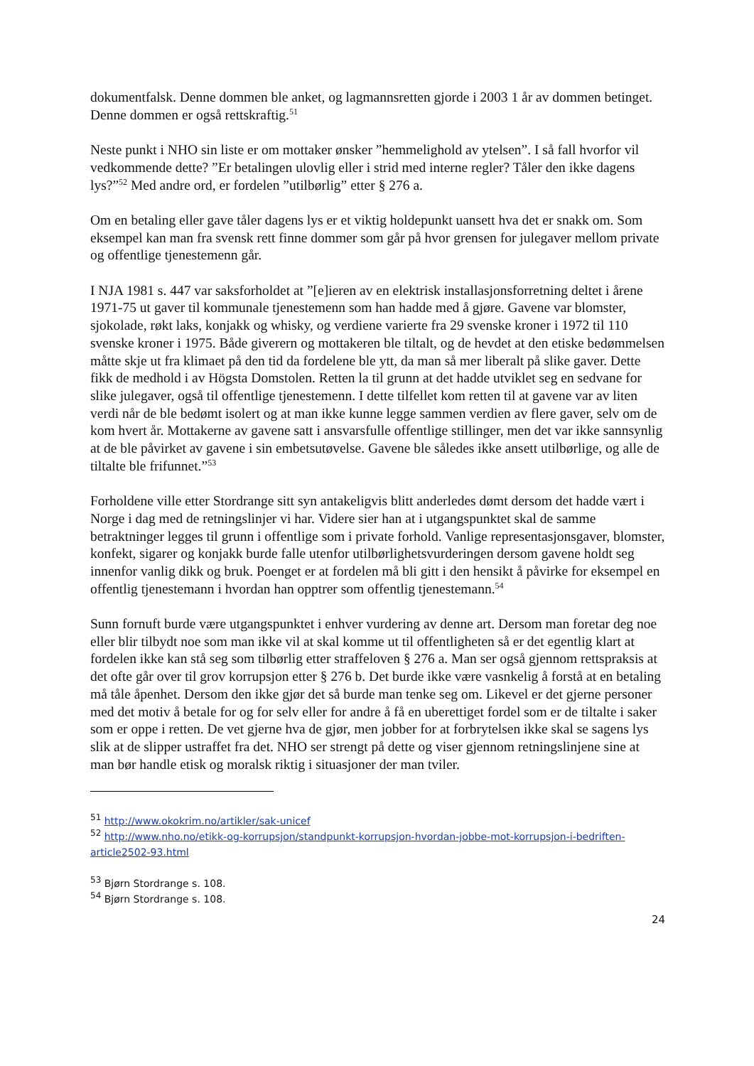dokumentfalsk. Denne dommen ble anket, og lagmannsretten gjorde i 2003 1 år av dommen betinget. Denne dommen er også rettskraftig.<sup>51</sup>
Neste punkt i NHO sin liste er om mottaker ønsker ”hemmelighold av ytelsen”. I så fall hvorfor vil vedkommende dette? ”Er betalingen ulovlig eller i strid med interne regler? Tåler den ikke dagens lys?”<sup>52</sup> Med andre ord, er fordelen ”utilbørlig” etter § 276 a.
Om en betaling eller gave tåler dagens lys er et viktig holdepunkt uansett hva det er snakk om. Som eksempel kan man fra svensk rett finne dommer som går på hvor grensen for julegaver mellom private og offentlige tjenestemenn går.
I NJA 1981 s. 447 var saksforholdet at ”[e]ieren av en elektrisk installasjonsforretning deltet i årene 1971-75 ut gaver til kommunale tjenestemenn som han hadde med å gjøre. Gavene var blomster, sjokolade, røkt laks, konjakk og whisky, og verdiene varierte fra 29 svenske kroner i 1972 til 110 svenske kroner i 1975. Både giverern og mottakeren ble tiltalt, og de hevdet at den etiske bedømmelsen måtte skje ut fra klimaet på den tid da fordelene ble ytt, da man så mer liberalt på slike gaver. Dette fikk de medhold i av Högsta Domstolen. Retten la til grunn at det hadde utviklet seg en sedvane for slike julegaver, også til offentlige tjenestemenn. I dette tilfellet kom retten til at gavene var av liten verdi når de ble bedømt isolert og at man ikke kunne legge sammen verdien av flere gaver, selv om de kom hvert år. Mottakerne av gavene satt i ansvarsfulle offentlige stillinger, men det var ikke sannsynlig at de ble påvirket av gavene i sin embetsutøvelse. Gavene ble således ikke ansett utilbørlige, og alle de tiltalte ble frifunnet.”<sup>53</sup>
Forholdene ville etter Stordrange sitt syn antakeligvis blitt anderledes dømt dersom det hadde vært i Norge i dag med de retningslinjer vi har. Videre sier han at i utgangspunktet skal de samme betraktninger legges til grunn i offentlige som i private forhold. Vanlige representasjonsgaver, blomster, konfekt, sigarer og konjakk burde falle utenfor utilbørlighetsvurderingen dersom gavene holdt seg innenfor vanlig dikk og bruk. Poenget er at fordelen må bli gitt i den hensikt å påvirke for eksempel en offentlig tjenestemann i hvordan han opptrer som offentlig tjenestemann.<sup>54</sup>
Sunn fornuft burde være utgangspunktet i enhver vurdering av denne art. Dersom man foretar deg noe eller blir tilbydt noe som man ikke vil at skal komme ut til offentligheten så er det egentlig klart at fordelen ikke kan stå seg som tilbørlig etter straffeloven § 276 a. Man ser også gjennom rettspraksis at det ofte går over til grov korrupsjon etter § 276 b. Det burde ikke være vasnkelig å forstå at en betaling må tåle åpenhet. Dersom den ikke gjør det så burde man tenke seg om. Likevel er det gjerne personer med det motiv å betale for og for selv eller for andre å få en uberettiget fordel som er de tiltalte i saker som er oppe i retten. De vet gjerne hva de gjør, men jobber for at forbrytelsen ikke skal se sagens lys slik at de slipper ustraffet fra det. NHO ser strengt på dette og viser gjennom retningslinjene sine at man bør handle etisk og moralsk riktig i situasjoner der man tviler.
<sup>51</sup> http://www.okokrim.no/artikler/sak-unicef
<sup>52</sup> http://www.nho.no/etikk-og-korrupsjon/standpunkt-korrupsjon-hvordan-jobbe-mot-korrupsjon-i-bedriften-article2502-93.html
<sup>53</sup> Bjørn Stordrange s. 108.
<sup>54</sup> Bjørn Stordrange s. 108.
24